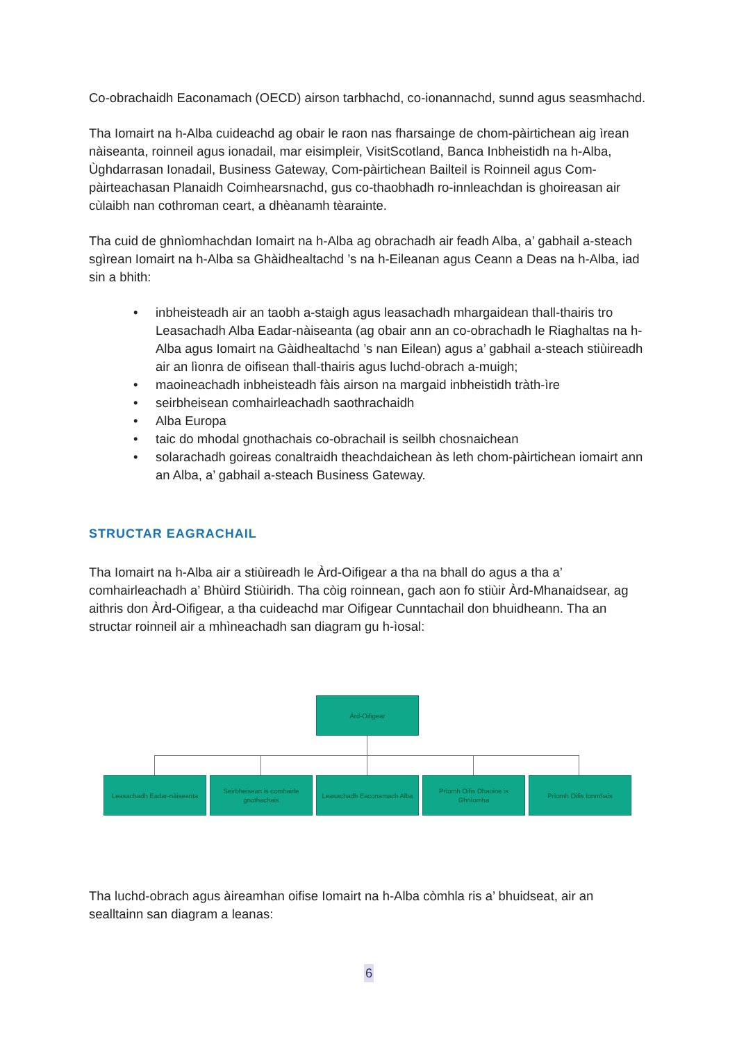Co-obrachaidh Eaconamach (OECD) airson tarbhachd, co-ionannachd, sunnd agus seasmhachd.
Tha Iomairt na h-Alba cuideachd ag obair le raon nas fharsainge de chom-pàirtichean aig ìrean nàiseanta, roinneil agus ionadail, mar eisimpleir, VisitScotland, Banca Inbheistidh na h-Alba, Ùghdarrasan Ionadail, Business Gateway, Com-pàirtichean Bailteil is Roinneil agus Com-pàirteachasan Planaidh Coimhearsnachd, gus co-thaobhadh ro-innleachdan is ghoireasan air cùlaibh nan cothroman ceart, a dhèanamh tèarainte.
Tha cuid de ghnìomhachdan Iomairt na h-Alba ag obrachadh air feadh Alba, a’ gabhail a-steach sgìrean Iomairt na h-Alba sa Ghàidhealtachd ’s na h-Eileanan agus Ceann a Deas na h-Alba, iad sin a bhith:
• inbheisteadh air an taobh a-staigh agus leasachadh mhargaidean thall-thairis tro Leasachadh Alba Eadar-nàiseanta (ag obair ann an co-obrachadh le Riaghaltas na h-Alba agus Iomairt na Gàidhealtachd ’s nan Eilean) agus a’ gabhail a-steach stiùireadh air an lìonra de oifisean thall-thairis agus luchd-obrach a-muigh;
• maoineachadh inbheisteadh fàis airson na margaid inbheistidh tràth-ìre
• seirbheisean comhairleachadh saothrachaidh
• Alba Europa
• taic do mhodal gnothachais co-obrachail is seilbh chosnaichean
• solarachadh goireas conaltraidh theachdaichean às leth chom-pàirtichean iomairt ann an Alba, a’ gabhail a-steach Business Gateway.
STRUCTAR EAGRACHAIL
Tha Iomairt na h-Alba air a stiùireadh le Àrd-Oifigear a tha na bhall do agus a tha a’ comhairleachadh a’ Bhùird Stiùiridh. Tha còig roinnean, gach aon fo stiùir Àrd-Mhanaidsear, ag aithris don Àrd-Oifigear, a tha cuideachd mar Oifigear Cunntachail don bhuidheann. Tha an structar roinneil air a mhìneachadh san diagram gu h-ìosal:
Àrd-Oifigear
Leasachadh Eadar-nàiseanta
Seirbheisean is comhairle gnothachais
Leasachadh Eaconamach Alba
Prìomh Oifis Dhaoine is Ghnìomha
Prìomh Oifis Ionmhais
Tha luchd-obrach agus àireamhan oifise Iomairt na h-Alba còmhla ris a’ bhuidseat, air an sealltainn san diagram a leanas:
6